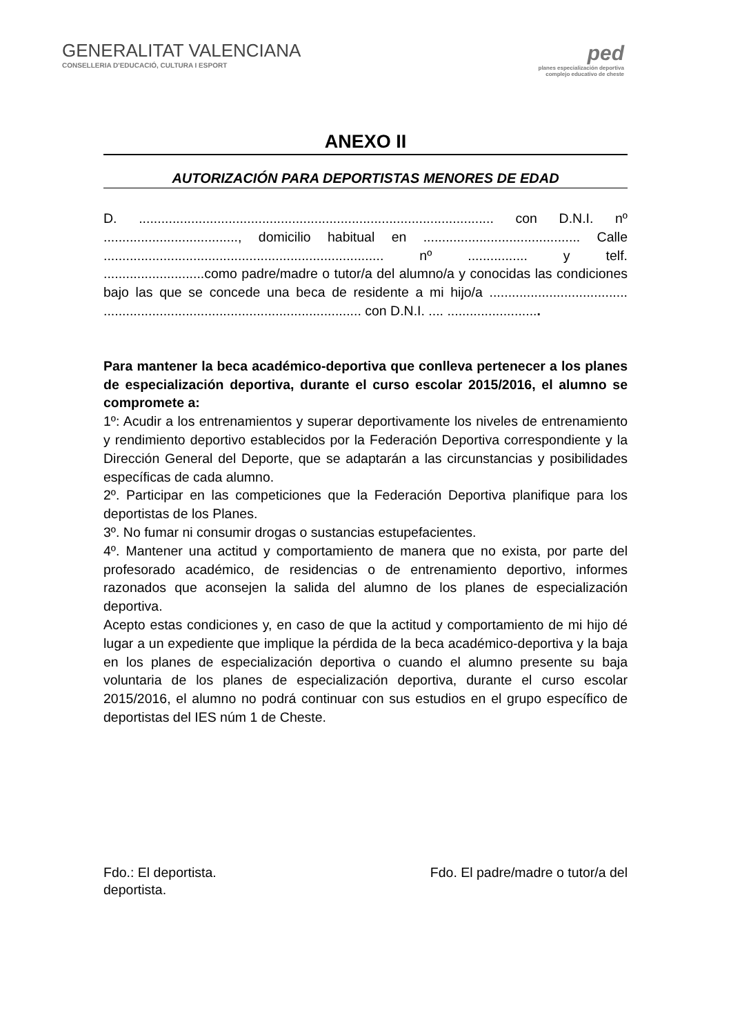GENERALITAT VALENCIANA
CONSELLERIA D'EDUCACIÓ, CULTURA I ESPORT
ped
planes especialización deportiva
complejo educativo de cheste
ANEXO II
AUTORIZACIÓN PARA DEPORTISTAS MENORES DE EDAD
D. ............................................................................................... con D.N.I. nº ...................................., domicilio habitual en .......................................... Calle ........................................................................... nº ................ y telf. ...........................como padre/madre o tutor/a del alumno/a y conocidas las condiciones bajo las que se concede una beca de residente a mi hijo/a ..................................... ..................................................................... con D.N.I. .... .........................
Para mantener la beca académico-deportiva que conlleva pertenecer a los planes de especialización deportiva, durante el curso escolar 2015/2016, el alumno se compromete a:
1º: Acudir a los entrenamientos y superar deportivamente los niveles de entrenamiento y rendimiento deportivo establecidos por la Federación Deportiva correspondiente y la Dirección General del Deporte, que se adaptarán a las circunstancias y posibilidades específicas de cada alumno.
2º. Participar en las competiciones que la Federación Deportiva planifique para los deportistas de los Planes.
3º. No fumar ni consumir drogas o sustancias estupefacientes.
4º. Mantener una actitud y comportamiento de manera que no exista, por parte del profesorado académico, de residencias o de entrenamiento deportivo, informes razonados que aconsejen la salida del alumno de los planes de especialización deportiva.
Acepto estas condiciones y, en caso de que la actitud y comportamiento de mi hijo dé lugar a un expediente que implique la pérdida de la beca académico-deportiva y la baja en los planes de especialización deportiva o cuando el alumno presente su baja voluntaria de los planes de especialización deportiva, durante el curso escolar 2015/2016, el alumno no podrá continuar con sus estudios en el grupo específico de deportistas del IES núm 1 de Cheste.
Fdo.: El deportista. Fdo. El padre/madre o tutor/a del
deportista.